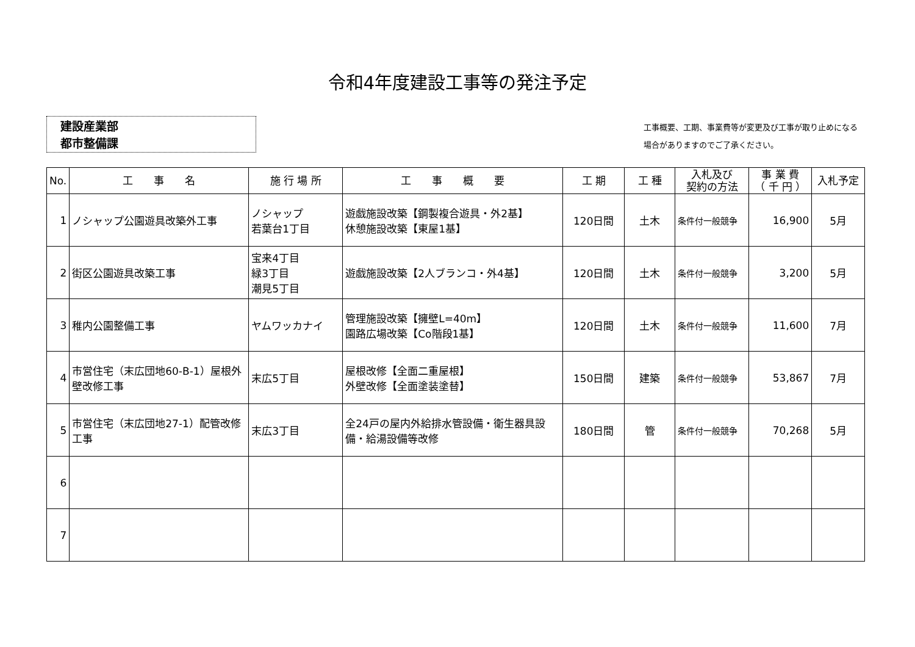令和4年度建設工事等の発注予定
建設産業部
都市整備課
工事概要、工期、事業費等が変更及び工事が取り止めになる
場合がありますのでご了承ください。
| No. | 工 事 名 | 施 行 場 所 | 工 事 概 要 | 工 期 | 工 種 | 入札及び 契約の方法 | 事 業 費 （ 千 円 ） | 入札予定 |
| --- | --- | --- | --- | --- | --- | --- | --- | --- |
| 1 | ノシャップ公園遊具改築外工事 | ノシャップ 若葉台1丁目 | 遊戯施設改築【鋼製複合遊具・外2基】 休憩施設改築【東屋1基】 | 120日間 | 土木 | 条件付一般競争 | 16,900 | 5月 |
| 2 | 街区公園遊具改築工事 | 宝来4丁目 緑3丁目 潮見5丁目 | 遊戯施設改築【2人ブランコ・外4基】 | 120日間 | 土木 | 条件付一般競争 | 3,200 | 5月 |
| 3 | 稚内公園整備工事 | ヤムワッカナイ | 管理施設改築【擁壁L=40m】 園路広場改築【Co階段1基】 | 120日間 | 土木 | 条件付一般競争 | 11,600 | 7月 |
| 4 | 市営住宅（末広団地60-B-1）屋根外壁改修工事 | 末広5丁目 | 屋根改修【全面二重屋根】 外壁改修【全面塗装塗替】 | 150日間 | 建築 | 条件付一般競争 | 53,867 | 7月 |
| 5 | 市営住宅（末広団地27-1）配管改修工事 | 末広3丁目 | 全24戸の屋内外給排水管設備・衛生器具設備・給湯設備等改修 | 180日間 | 管 | 条件付一般競争 | 70,268 | 5月 |
| 6 | | | | | | | | |
| 7 | | | | | | | | |